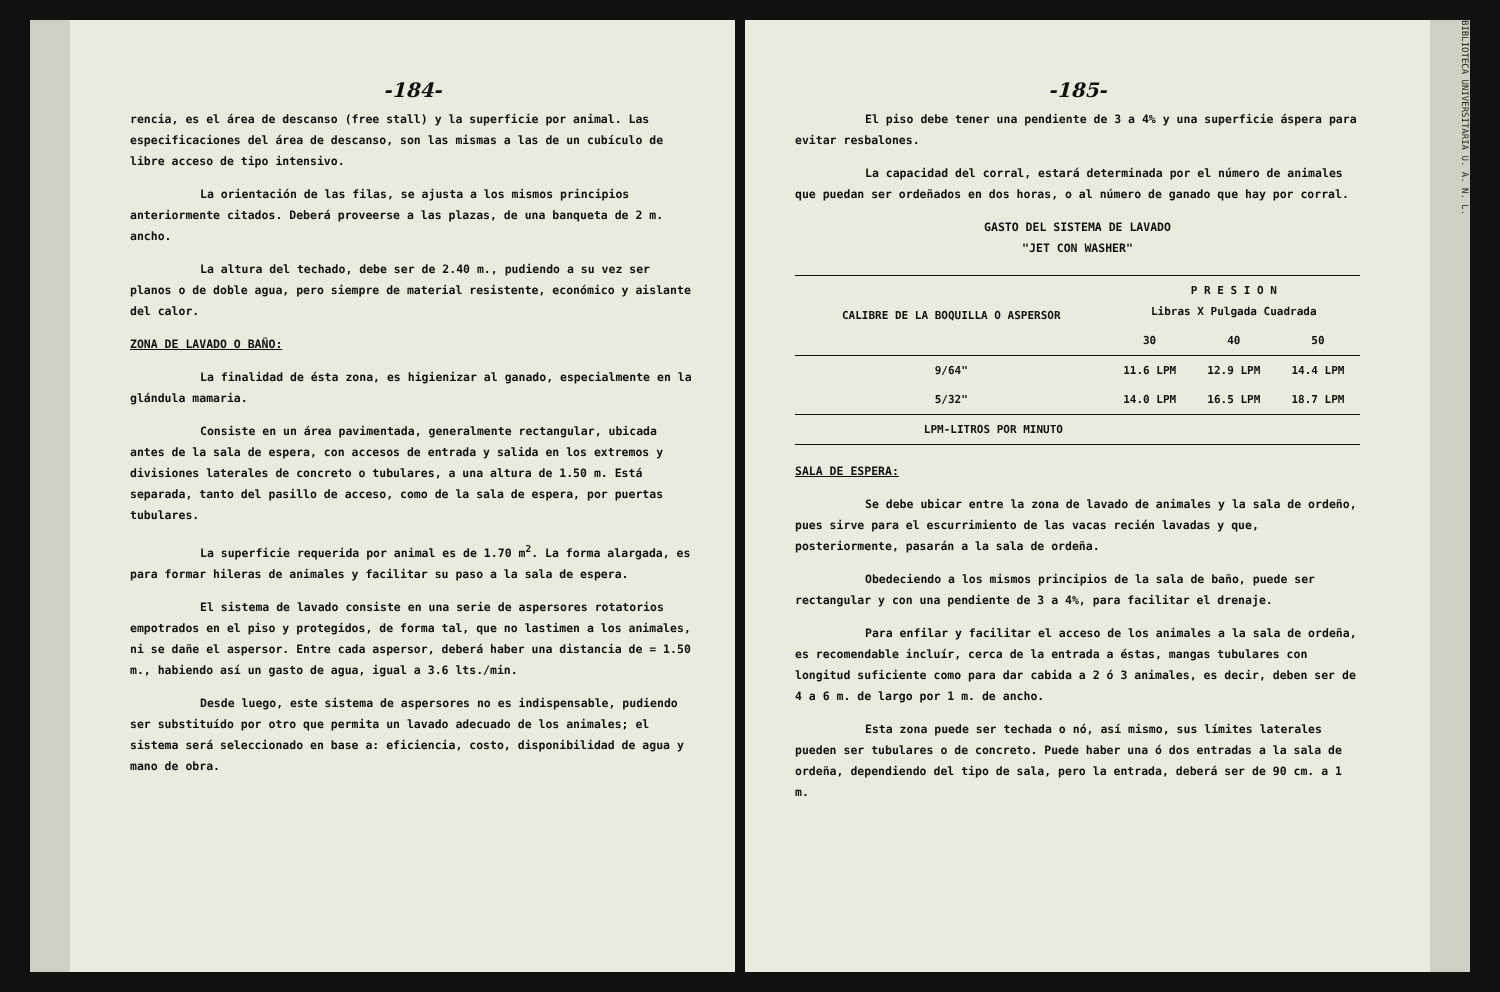-184-
rencia, es el área de descanso (free stall) y la superficie por animal. Las especificaciones del área de descanso, son las mismas a las de un cubículo de libre acceso de tipo intensivo.
La orientación de las filas, se ajusta a los mismos principios anteriormente citados. Deberá proveerse a las plazas, de una banqueta de 2 m. ancho.
La altura del techado, debe ser de 2.40 m., pudiendo a su vez ser planos o de doble agua, pero siempre de material resistente, económico y aislante del calor.
ZONA DE LAVADO O BAÑO:
La finalidad de ésta zona, es higienizar al ganado, especialmente en la glándula mamaria.
Consiste en un área pavimentada, generalmente rectangular, ubicada antes de la sala de espera, con accesos de entrada y salida en los extremos y divisiones laterales de concreto o tubulares, a una altura de 1.50 m. Está separada, tanto del pasillo de acceso, como de la sala de espera, por puertas tubulares.
La superficie requerida por animal es de 1.70 m<sup>2</sup>. La forma alargada, es para formar hileras de animales y facilitar su paso a la sala de espera.
El sistema de lavado consiste en una serie de aspersores rotatorios empotrados en el piso y protegidos, de forma tal, que no lastimen a los animales, ni se dañe el aspersor. Entre cada aspersor, deberá haber una distancia de = 1.50 m., habiendo así un gasto de agua, igual a 3.6 lts./min.
Desde luego, este sistema de aspersores no es indispensable, pudiendo ser substituído por otro que permita un lavado adecuado de los animales; el sistema será seleccionado en base a: eficiencia, costo, disponibilidad de agua y mano de obra.
-185-
El piso debe tener una pendiente de 3 a 4% y una superficie áspera para evitar resbalones.
La capacidad del corral, estará determinada por el número de animales que puedan ser ordeñados en dos horas, o al número de ganado que hay por corral.
GASTO DEL SISTEMA DE LAVADO
"JET CON WASHER"
| CALIBRE DE LA BOQUILLA O ASPERSOR | P R E S I O N Libras X Pulgada Cuadrada | | |
| --- | --- | --- | --- |
| | 30 | 40 | 50 |
| 9/64" | 11.6 LPM | 12.9 LPM | 14.4 LPM |
| 5/32" | 14.0 LPM | 16.5 LPM | 18.7 LPM |
| LPM-LITROS POR MINUTO | | | |
SALA DE ESPERA:
Se debe ubicar entre la zona de lavado de animales y la sala de ordeño, pues sirve para el escurrimiento de las vacas recién lavadas y que, posteriormente, pasarán a la sala de ordeña.
Obedeciendo a los mismos principios de la sala de baño, puede ser rectangular y con una pendiente de 3 a 4%, para facilitar el drenaje.
Para enfilar y facilitar el acceso de los animales a la sala de ordeña, es recomendable incluír, cerca de la entrada a éstas, mangas tubulares con longitud suficiente como para dar cabida a 2 ó 3 animales, es decir, deben ser de 4 a 6 m. de largo por 1 m. de ancho.
Esta zona puede ser techada o nó, así mismo, sus límites laterales pueden ser tubulares o de concreto. Puede haber una ó dos entradas a la sala de ordeña, dependiendo del tipo de sala, pero la entrada, deberá ser de 90 cm. a 1 m.
BIBLIOTECA UNIVERSITARIA U. A. N. L.